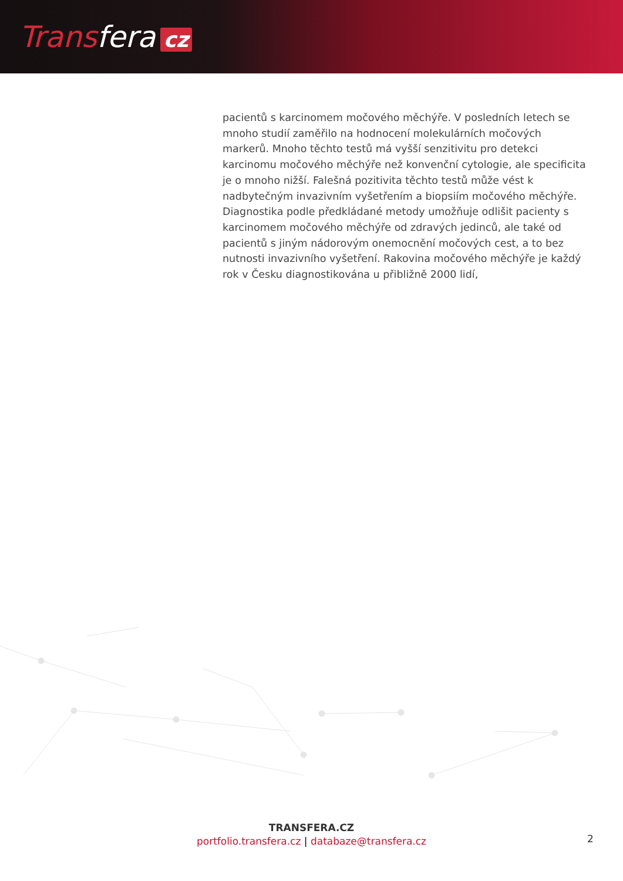Transfera cz
pacientů s karcinomem močového měchýře. V posledních letech se mnoho studií zaměřilo na hodnocení molekulárních močových markerů. Mnoho těchto testů má vyšší senzitivitu pro detekci karcinomu močového měchýře než konvenční cytologie, ale specificita je o mnoho nižší. Falešná pozitivita těchto testů může vést k nadbytečným invazivním vyšetřením a biopsiím močového měchýře. Diagnostika podle předkládané metody umožňuje odlišit pacienty s karcinomem močového měchýře od zdravých jedinců, ale také od pacientů s jiným nádorovým onemocnění močových cest, a to bez nutnosti invazivního vyšetření. Rakovina močového měchýře je každý rok v Česku diagnostikována u přibližně 2000 lidí,
TRANSFERA.CZ
portfolio.transfera.cz | databaze@transfera.cz
2